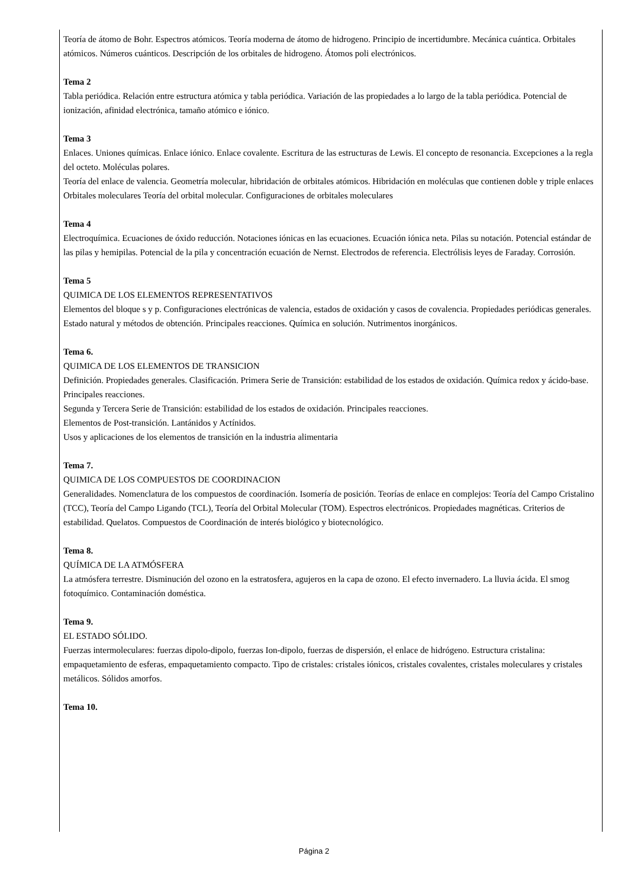Teoría de átomo de Bohr. Espectros atómicos. Teoría moderna de átomo de hidrogeno. Principio de incertidumbre. Mecánica cuántica. Orbitales atómicos. Números cuánticos. Descripción de los orbitales de hidrogeno. Átomos poli electrónicos.
Tema 2
Tabla periódica. Relación entre estructura atómica y tabla periódica. Variación de las propiedades a lo largo de la tabla periódica. Potencial de ionización, afinidad electrónica, tamaño atómico e iónico.
Tema 3
Enlaces. Uniones químicas. Enlace iónico. Enlace covalente. Escritura de las estructuras de Lewis. El concepto de resonancia. Excepciones a la regla del octeto. Moléculas polares.
Teoría del enlace de valencia. Geometría molecular, hibridación de orbitales atómicos. Hibridación en moléculas que contienen doble y triple enlaces
Orbitales moleculares Teoría del orbital molecular. Configuraciones de orbitales moleculares
Tema 4
Electroquímica. Ecuaciones de óxido reducción. Notaciones iónicas en las ecuaciones. Ecuación iónica neta. Pilas su notación. Potencial estándar de las pilas y hemipilas. Potencial de la pila y concentración ecuación de Nernst. Electrodos de referencia. Electrólisis leyes de Faraday. Corrosión.
Tema 5
QUIMICA DE LOS ELEMENTOS REPRESENTATIVOS
Elementos del bloque s y p. Configuraciones electrónicas de valencia, estados de oxidación y casos de covalencia. Propiedades periódicas generales. Estado natural y métodos de obtención. Principales reacciones. Química en solución. Nutrimentos inorgánicos.
Tema 6.
QUIMICA DE LOS ELEMENTOS DE TRANSICION
Definición. Propiedades generales. Clasificación. Primera Serie de Transición: estabilidad de los estados de oxidación. Química redox y ácido-base. Principales reacciones.
Segunda y Tercera Serie de Transición: estabilidad de los estados de oxidación. Principales reacciones.
Elementos de Post-transición. Lantánidos y Actínidos.
Usos y aplicaciones de los elementos de transición en la industria alimentaria
Tema 7.
QUIMICA DE LOS COMPUESTOS DE COORDINACION
Generalidades. Nomenclatura de los compuestos de coordinación. Isomería de posición. Teorías de enlace en complejos: Teoría del Campo Cristalino (TCC), Teoría del Campo Ligando (TCL), Teoría del Orbital Molecular (TOM). Espectros electrónicos. Propiedades magnéticas. Criterios de estabilidad. Quelatos. Compuestos de Coordinación de interés biológico y biotecnológico.
Tema 8.
QUÍMICA DE LA ATMÓSFERA
La atmósfera terrestre. Disminución del ozono en la estratosfera, agujeros en la capa de ozono. El efecto invernadero. La lluvia ácida. El smog fotoquímico. Contaminación doméstica.
Tema 9.
EL ESTADO SÓLIDO.
Fuerzas intermoleculares: fuerzas dipolo-dipolo, fuerzas Ion-dipolo, fuerzas de dispersión, el enlace de hidrógeno. Estructura cristalina: empaquetamiento de esferas, empaquetamiento compacto. Tipo de cristales: cristales iónicos, cristales covalentes, cristales moleculares y cristales metálicos. Sólidos amorfos.
Tema 10.
Página 2